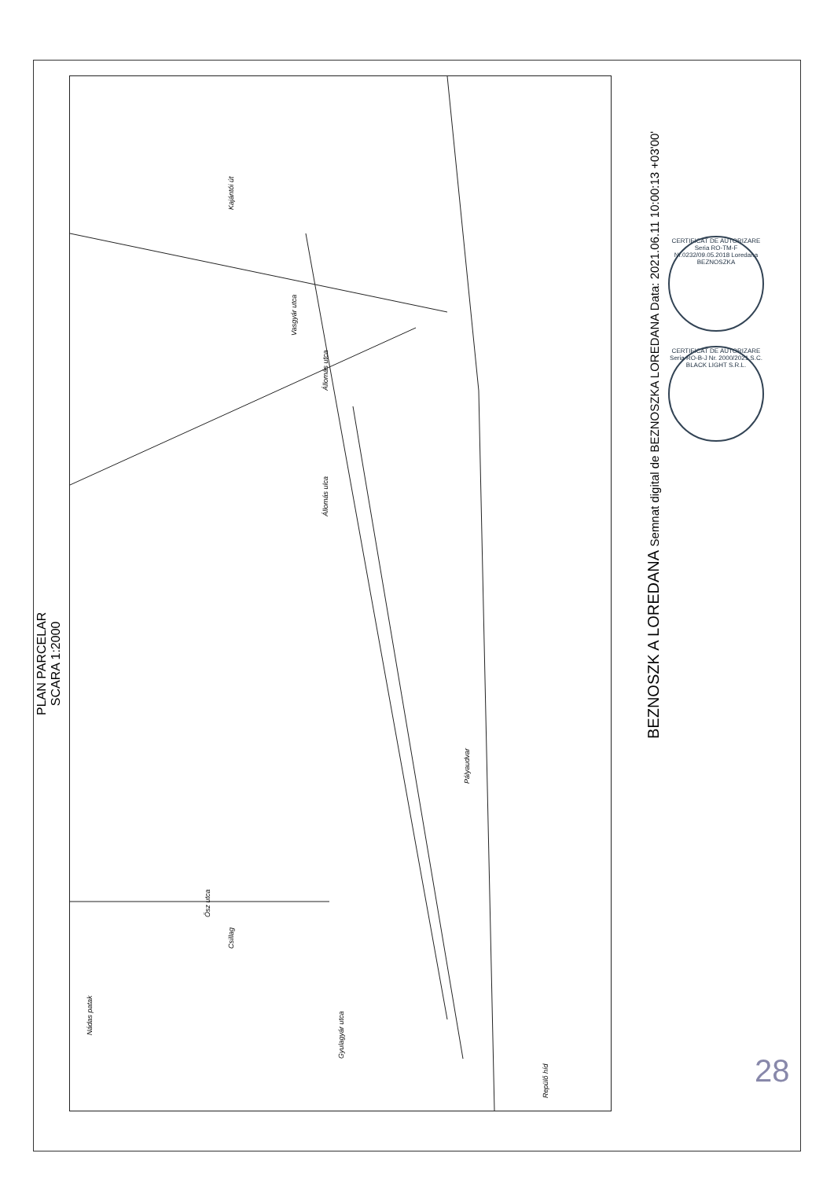Állomás ulca
Pályaudvar
Ősz utca
Csillag
Vasgyár utca
Gyulagyár utca
Repülő híd
Kajántói út
Nádas patak
Állomás utca
PLAN PARCELAR
SCARA 1:2000
BEZNOSZK A LOREDANA Semnat digital de BEZNOSZKA LOREDANA Data: 2021.06.11 10:00:13 +03'00'
CERTIFICAT DE AUTORIZARE Seria RO-TM-F Nr.0232/09.05.2018 Loredana BEZNOSZKA
CERTIFICAT DE AUTORIZARE Seria RO-B-J Nr. 2000/2021 S.C. BLACK LIGHT S.R.L.
28